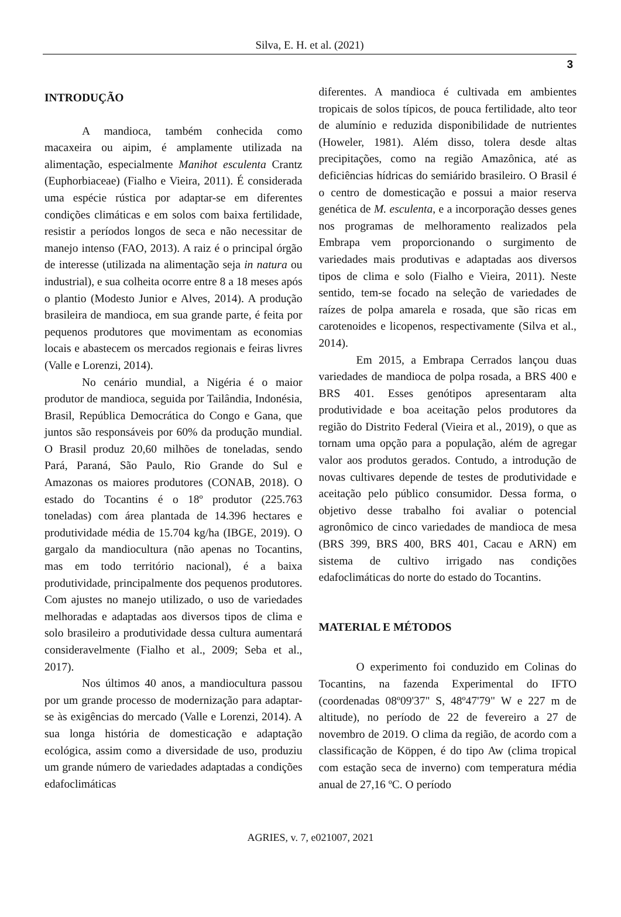Silva, E. H. et al. (2021)
3
INTRODUÇÃO
A mandioca, também conhecida como macaxeira ou aipim, é amplamente utilizada na alimentação, especialmente Manihot esculenta Crantz (Euphorbiaceae) (Fialho e Vieira, 2011). É considerada uma espécie rústica por adaptar-se em diferentes condições climáticas e em solos com baixa fertilidade, resistir a períodos longos de seca e não necessitar de manejo intenso (FAO, 2013). A raiz é o principal órgão de interesse (utilizada na alimentação seja in natura ou industrial), e sua colheita ocorre entre 8 a 18 meses após o plantio (Modesto Junior e Alves, 2014). A produção brasileira de mandioca, em sua grande parte, é feita por pequenos produtores que movimentam as economias locais e abastecem os mercados regionais e feiras livres (Valle e Lorenzi, 2014).
No cenário mundial, a Nigéria é o maior produtor de mandioca, seguida por Tailândia, Indonésia, Brasil, República Democrática do Congo e Gana, que juntos são responsáveis por 60% da produção mundial. O Brasil produz 20,60 milhões de toneladas, sendo Pará, Paraná, São Paulo, Rio Grande do Sul e Amazonas os maiores produtores (CONAB, 2018). O estado do Tocantins é o 18º produtor (225.763 toneladas) com área plantada de 14.396 hectares e produtividade média de 15.704 kg/ha (IBGE, 2019). O gargalo da mandiocultura (não apenas no Tocantins, mas em todo território nacional), é a baixa produtividade, principalmente dos pequenos produtores. Com ajustes no manejo utilizado, o uso de variedades melhoradas e adaptadas aos diversos tipos de clima e solo brasileiro a produtividade dessa cultura aumentará consideravelmente (Fialho et al., 2009; Seba et al., 2017).
Nos últimos 40 anos, a mandiocultura passou por um grande processo de modernização para adaptar-se às exigências do mercado (Valle e Lorenzi, 2014). A sua longa história de domesticação e adaptação ecológica, assim como a diversidade de uso, produziu um grande número de variedades adaptadas a condições edafoclimáticas
diferentes. A mandioca é cultivada em ambientes tropicais de solos típicos, de pouca fertilidade, alto teor de alumínio e reduzida disponibilidade de nutrientes (Howeler, 1981). Além disso, tolera desde altas precipitações, como na região Amazônica, até as deficiências hídricas do semiárido brasileiro. O Brasil é o centro de domesticação e possui a maior reserva genética de M. esculenta, e a incorporação desses genes nos programas de melhoramento realizados pela Embrapa vem proporcionando o surgimento de variedades mais produtivas e adaptadas aos diversos tipos de clima e solo (Fialho e Vieira, 2011). Neste sentido, tem-se focado na seleção de variedades de raízes de polpa amarela e rosada, que são ricas em carotenoides e licopenos, respectivamente (Silva et al., 2014).
Em 2015, a Embrapa Cerrados lançou duas variedades de mandioca de polpa rosada, a BRS 400 e BRS 401. Esses genótipos apresentaram alta produtividade e boa aceitação pelos produtores da região do Distrito Federal (Vieira et al., 2019), o que as tornam uma opção para a população, além de agregar valor aos produtos gerados. Contudo, a introdução de novas cultivares depende de testes de produtividade e aceitação pelo público consumidor. Dessa forma, o objetivo desse trabalho foi avaliar o potencial agronômico de cinco variedades de mandioca de mesa (BRS 399, BRS 400, BRS 401, Cacau e ARN) em sistema de cultivo irrigado nas condições edafoclimáticas do norte do estado do Tocantins.
MATERIAL E MÉTODOS
O experimento foi conduzido em Colinas do Tocantins, na fazenda Experimental do IFTO (coordenadas 08º09'37" S, 48º47'79" W e 227 m de altitude), no período de 22 de fevereiro a 27 de novembro de 2019. O clima da região, de acordo com a classificação de Köppen, é do tipo Aw (clima tropical com estação seca de inverno) com temperatura média anual de 27,16 ºC. O período
AGRIES, v. 7, e021007, 2021